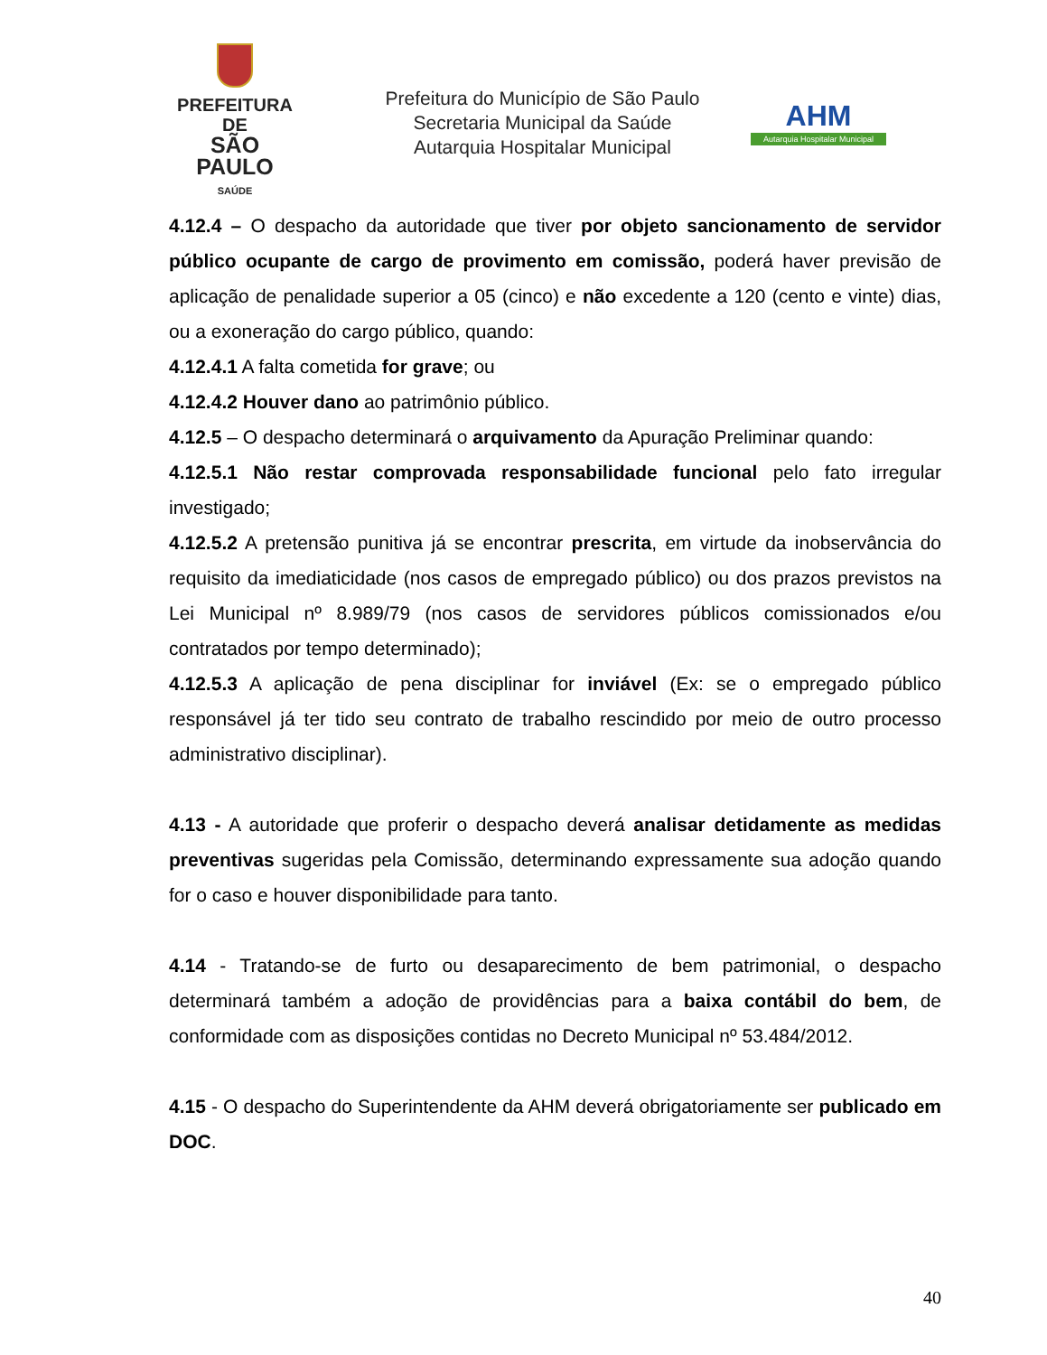PREFEITURA DE
SÃO PAULO
SAÚDE
Prefeitura do Município de São Paulo
Secretaria Municipal da Saúde
Autarquia Hospitalar Municipal
AHM
Autarquia Hospitalar Municipal
4.12.4 – O despacho da autoridade que tiver por objeto sancionamento de servidor público ocupante de cargo de provimento em comissão, poderá haver previsão de aplicação de penalidade superior a 05 (cinco) e não excedente a 120 (cento e vinte) dias, ou a exoneração do cargo público, quando:
4.12.4.1 A falta cometida for grave; ou
4.12.4.2 Houver dano ao patrimônio público.
4.12.5 – O despacho determinará o arquivamento da Apuração Preliminar quando:
4.12.5.1 Não restar comprovada responsabilidade funcional pelo fato irregular investigado;
4.12.5.2 A pretensão punitiva já se encontrar prescrita, em virtude da inobservância do requisito da imediaticidade (nos casos de empregado público) ou dos prazos previstos na Lei Municipal nº 8.989/79 (nos casos de servidores públicos comissionados e/ou contratados por tempo determinado);
4.12.5.3 A aplicação de pena disciplinar for inviável (Ex: se o empregado público responsável já ter tido seu contrato de trabalho rescindido por meio de outro processo administrativo disciplinar).
4.13 - A autoridade que proferir o despacho deverá analisar detidamente as medidas preventivas sugeridas pela Comissão, determinando expressamente sua adoção quando for o caso e houver disponibilidade para tanto.
4.14 - Tratando-se de furto ou desaparecimento de bem patrimonial, o despacho determinará também a adoção de providências para a baixa contábil do bem, de conformidade com as disposições contidas no Decreto Municipal nº 53.484/2012.
4.15 - O despacho do Superintendente da AHM deverá obrigatoriamente ser publicado em DOC.
40